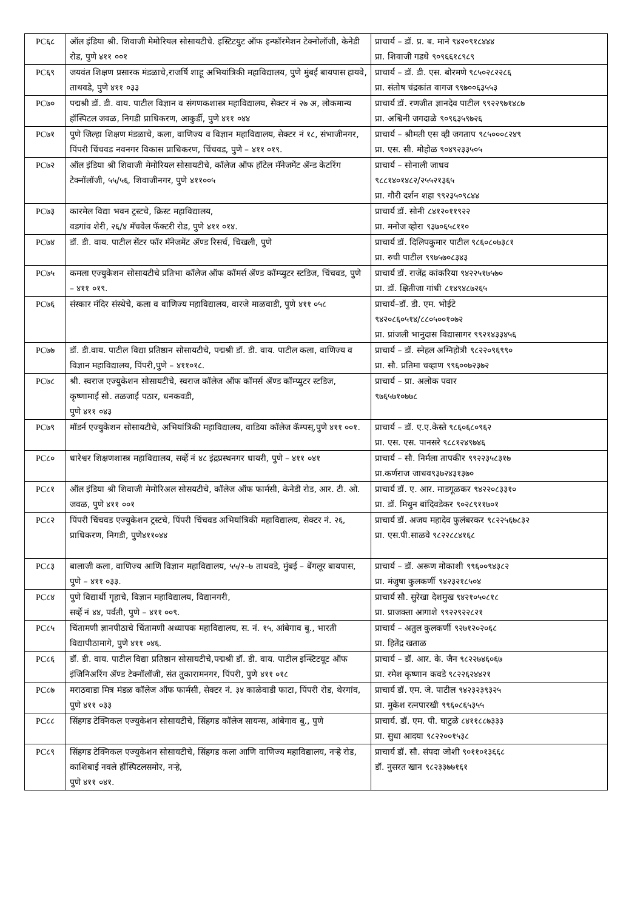| PC६८ | ऑल इंडिया श्री. शिवाजी मेमोरियल सोसायटीचे. इस्टिटयुट ऑफ इन्फॉरमेशन टेक्नोलॉजी, केनेडी रोड, पुणे ४११ ००१ | प्राचार्य – डॉ. प्र. ब. माने ९४२०९१८४४४ प्रा. शिवाजी गडधे ९०९६६१८९८९ |
| PC६९ | जयवंत शिक्षण प्रसारक मंडळाचे,राजर्षि शाहू अभियांत्रिकी महाविद्यालय, पुणे मुंबई बायपास हायवे, ताथवडे, पुणे ४११ ०३३ | प्राचार्य – डॉ. डी. एस. बोरमणे ९८५०२८२२८६ प्रा. संतोष चंद्रकांत वागज ९९७००६३५५३ |
| PC७० | पद्मश्री डॉ. डी. वाय. पाटील विज्ञान व संगणकशास्त्र महाविद्यालय, सेक्टर नं २७ अ, लोकमान्य हॉस्पिटल जवळ, निगडी प्राधिकरण, आकुर्डी, पुणे ४११ ०४४ | प्राचार्य डॉ. रणजीत ज्ञानदेव पाटील ९९२२९७१४८७ प्रा. अश्विनी जगदाळे ९०९६३५९७२६ |
| PC७१ | पुणे जिल्हा शिक्षण मंडळाचे, कला, वाणिज्य व विज्ञान महाविद्यालय, सेक्टर नं १८, संभाजीनगर, पिंपरी चिंचवड नवनगर विकास प्राधिकरण, चिंचवड, पुणे – ४११ ०१९. | प्राचार्य – श्रीमती एस व्ही जगताप ९८५०००८२४९ प्रा. एस. सी. मोहोळ ९०४९२३३५०५ |
| PC७२ | ऑल इंडिया श्री शिवाजी मेमोरियल सोसायटीचे, कॉलेज ऑफ हॉटेल मॅनेजमेंट ॲन्ड केटरिंग टेक्नॉलॉजी, ५५/५६, शिवाजीनगर, पुणे ४११००५ | प्राचार्य – सोनाली जाधव ९८८१४०१४८२/२५५२१३६५ प्रा. गौरी दर्शन शहा ९९२३५०९८४४ |
| PC७३ | कारमेल विद्या भवन ट्रस्टचे, क्रिस्ट महाविद्यालय, वडगांव शेरी, २६/४ मॅचवेल फॅक्टरी रोड, पुणे ४११ ०१४. | प्राचार्य डॉ. सोनी ८४१२०११९२२ प्रा. मनोज व्होरा ९३७०६५८११० |
| PC७४ | डॉ. डी. वाय. पाटील सेंटर फॉर मॅनेजमेंट ॲण्ड रिसर्च, चिखली, पुणे | प्राचार्य डॉ. दिलिपकुमार पाटील ९८६०८०७३८१ प्रा. रुची पाटील ९९७५७०८३४३ |
| PC७५ | कमला एज्युकेशन सोसायटीचे प्रतिभा कॉलेज ऑफ कॉमर्स ॲण्ड कॉम्प्युटर स्टडिज, चिंचवड, पुणे – ४११ ०१९. | प्राचार्य डॉ. राजेंद्र कांकरिया ९४२२५१७५७० प्रा. डॉ. क्षितीजा गांधी ८१४९४८७२६५ |
| PC७६ | संस्कार मंदिर संस्थेचे, कला व वाणिज्य महाविद्यालय, वारजे माळवाडी, पुणे ४११ ०५८ | प्राचार्य–डॉ. डी. एम. भोईटे ९४२०८६०५१४/८८०५००१०७२ प्रा. प्रांजली भानुदास विद्यासागर ९९२१४३३४५६ |
| PC७७ | डॉ. डी.वाय. पाटील विद्या प्रतिष्ठान सोसायटीचे, पद्मश्री डॉ. डी. वाय. पाटील कला, वाणिज्य व विज्ञान महाविद्यालय, पिंपरी,पुणे – ४११०१८. | प्राचार्य – डॉ. स्नेहल अग्निहोत्री ९८२२०९६९९० प्रा. सौ. प्रतिमा चव्हाण ९९६००७२३७२ |
| PC७८ | श्री. स्वराज एज्युकेशन सोसायटीचे, स्वराज कॉलेज ऑफ कॉमर्स ॲण्ड कॉम्प्युटर स्टडिज, कृष्णामाई सो. तळजाई पठार, धनकवडी, पुणे ४११ ०४३ | प्राचार्य – प्रा. अलोक पवार ९७६५७१०७७८ |
| PC७९ | मॉडर्न एज्युकेशन सोसायटीचे, अभियांत्रिकी महाविद्यालय, वाडिया कॉलेज कॅम्पस्,पुणे ४११ ००१. | प्राचार्य – डॉ. ए.ए.केस्ते ९८६०६८०९६२ प्रा. एस. एस. पानसरे ९८८१२४९७४६ |
| PC८० | धारेश्वर शिक्षणशास्त्र महाविद्यालय, सर्व्हे नं ४८ इंद्रप्रस्थनगर धायरी, पुणे – ४११ ०४१ | प्राचार्य – सौ. निर्मला तापकीर ९९२२३५८३१७ प्रा.कर्णराज जाधव९३७२४३१३७० |
| PC८१ | ऑल इंडिया श्री शिवाजी मेमोरिअल सोसयटीचे, कॉलेज ऑफ फार्मसी, केनेडी रोड, आर. टी. ओ. जवळ, पुणे ४११ ००१ | प्राचार्य डॉ. ए. आर. माडगूळकर ९४२२०८३३१० प्रा. डॉ. मिथुन बांदिवडेकर ९०२८९११७०१ |
| PC८२ | पिंपरी चिंचवड एज्युकेशन ट्रस्टचे, पिंपरी चिंचवड अभियांत्रिकी महाविद्यालय, सेक्टर नं. २६, प्राधिकरण, निगडी, पुणे४११०४४ | प्राचार्य डॉ. अजय महादेव फुलंबरकर ९८२२५६७८३२ प्रा. एस.पी.साळवे ९८२२८८४१६८ |
| PC८३ | बालाजी कला, वाणिज्य आणि विज्ञान महाविद्यालय, ५५/२–७ ताथवडे, मुंबई – बेंगलूर बायपास, पुणे – ४११ ०३३. | प्राचार्य – डॉ. अरूण मोकाशी ९९६००९४३८२ प्रा. मंजुषा कुलकर्णी ९४२३२१८५०४ |
| PC८४ | पुणे विद्यार्थी गृहाचे, विज्ञान महाविद्यालय, विद्यानगरी, सर्व्हे नं ४४, पर्वती, पुणे – ४११ ००९. | प्राचार्य सौ. सुरेखा देशमुख ९४२१०५०८१८ प्रा. प्राजक्ता आगाशे ९९२२९२२८२१ |
| PC८५ | चिंतामणी ज्ञानपीठाचे चिंतामणी अध्यापक महाविद्यालय, स. नं. १५, आंबेगाव बु., भारती विद्यापीठामागे, पुणे ४११ ०४६. | प्राचार्य – अतुल कुलकर्णी ९२७१२०२०६८ प्रा. हितेंद्र खताळ |
| PC८६ | डॉ. डी. वाय. पाटील विद्या प्रतिष्ठान सोसायटीचे,पद्मश्री डॉ. डी. वाय. पाटील इन्स्टिटयूट ऑफ इंजिनिअरिंग ॲण्ड टेक्नॉलॉजी, संत तुकारामनगर, पिंपरी, पुणे ४११ ०१८ | प्राचार्य – डॉ. आर. के. जैन ९८२२७४६०६७ प्रा. रमेश कृष्णान कवडे ९८२२६२४४२१ |
| PC८७ | मराठवाडा मित्र मंडळ कॉलेज ऑफ फार्मसी, सेक्टर नं. ३४ काळेवाडी फाटा, पिंपरी रोड, थेरगांव, पुणे ४११ ०३३ | प्राचार्य डॉ. एम. जे. पाटील ९४२३२३९३२५ प्रा. मुकेश रत्नपारखी ९९६०८६५३५५ |
| PC८८ | सिंहगड टेक्निकल एज्युकेशन सोसायटीचे, सिंहगड कॉलेज सायन्स, आंबेगाव बु., पुणे | प्राचार्य. डॉ. एम. पी. घाटुळे ८४११८८७३३३ प्रा. सुधा आदया ९८२२००१५३८ |
| PC८९ | सिंहगड टेक्निकल एज्युकेशन सोसायटीचे, सिंहगड कला आणि वाणिज्य महाविद्यालय, नऱ्हे रोड, काशिबाई नवले हॉस्पिटलसमोर, नऱ्हे, पुणे ४११ ०४१. | प्राचार्य डॉ. सौ. संपदा जोशी ९०११०१३६६८ डॉ. नुसरत खान ९८२३३७७१६१ |